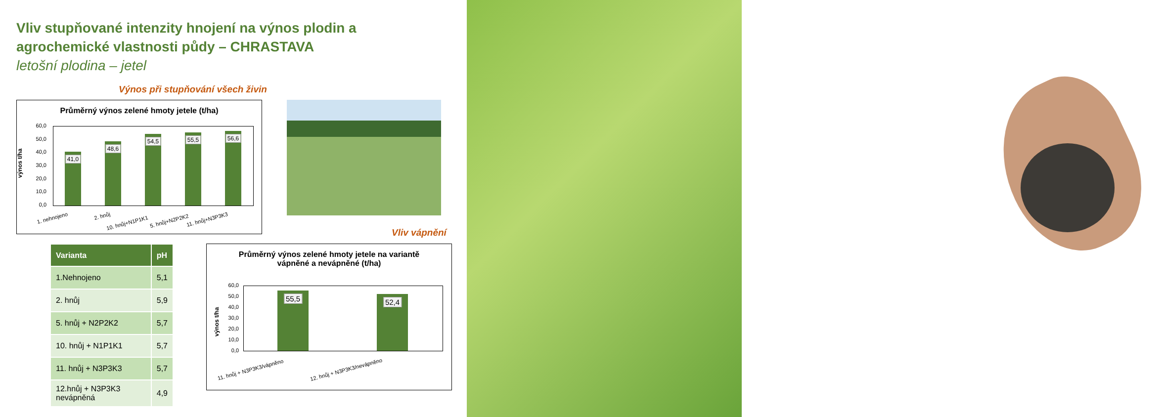Vliv stupňované intenzity hnojení na výnos plodin a agrochemické vlastnosti půdy – CHRASTAVA
letošní plodina – jetel
Výnos při stupňování všech živin
Průměrný výnos zelené hmoty jetele (t/ha)
výnos t/ha
60,0
50,0
40,0
30,0
20,0
10,0
0,0
41,0
48,6
54,5
55,5
56,6
1. nehnojeno 2. hnůj
10. hnůj+N1P1K1 5. hnůj+N2P2K2 11. hnůj+N3P3K3
Vliv vápnění
| Varianta | pH |
| --- | --- |
| 1.Nehnojeno | 5,1 |
| 2. hnůj | 5,9 |
| 5. hnůj + N2P2K2 | 5,7 |
| 10. hnůj + N1P1K1 | 5,7 |
| 11. hnůj + N3P3K3 | 5,7 |
| 12.hnůj + N3P3K3 nevápněná | 4,9 |
Průměrný výnos zelené hmoty jetele na variantě
vápněné a nevápněné (t/ha)
výnos t/ha
60,0
50,0
40,0
30,0
20,0
10,0
0,0
55,5 52,4
11. hnůj + N3P3K3/vápněno 12. hnůj + N3P3K3/nevápněno